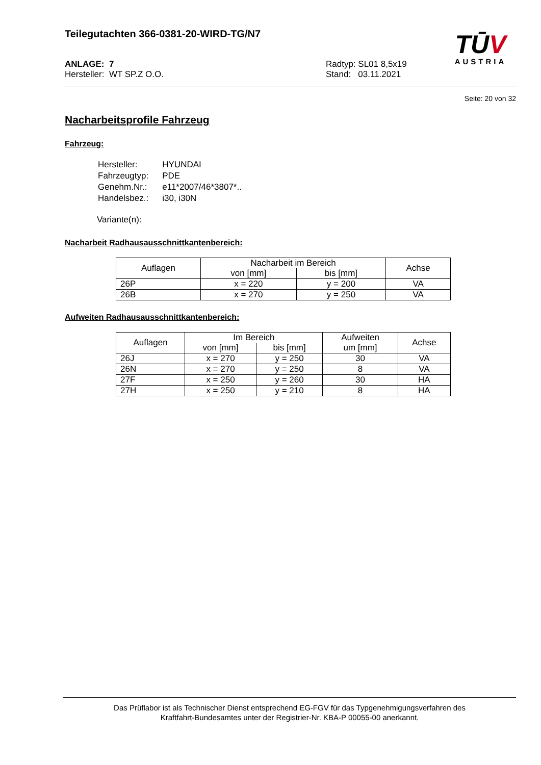TŪV
AUSTRIA
Teilegutachten 366-0381-20-WIRD-TG/N7
ANLAGE: 7
Hersteller: WT SP.Z O.O.
Radtyp: SL01 8,5x19
Stand: 03.11.2021
Seite: 20 von 32
Nacharbeitsprofile Fahrzeug
Fahrzeug:
| Hersteller: | HYUNDAI |
| Fahrzeugtyp: | PDE |
| Genehm.Nr.: | e11*2007/46*3807*.. |
| Handelsbez.: | i30, i30N |
Variante(n):
Nacharbeit Radhausausschnittkantenbereich:
| Auflagen | Nacharbeit im Bereich | | Achse |
| --- | --- | --- | --- |
| | von [mm] | bis [mm] | |
| 26P | x = 220 | y = 200 | VA |
| 26B | x = 270 | y = 250 | VA |
Aufweiten Radhausausschnittkantenbereich:
| Auflagen | Im Bereich | | Aufweiten um [mm] | Achse |
| --- | --- | --- | --- | --- |
| | von [mm] | bis [mm] | | |
| 26J | x = 270 | y = 250 | 30 | VA |
| 26N | x = 270 | y = 250 | 8 | VA |
| 27F | x = 250 | y = 260 | 30 | HA |
| 27H | x = 250 | y = 210 | 8 | HA |
Das Prüflabor ist als Technischer Dienst entsprechend EG-FGV für das Typgenehmigungsverfahren des
Kraftfahrt-Bundesamtes unter der Registrier-Nr. KBA-P 00055-00 anerkannt.